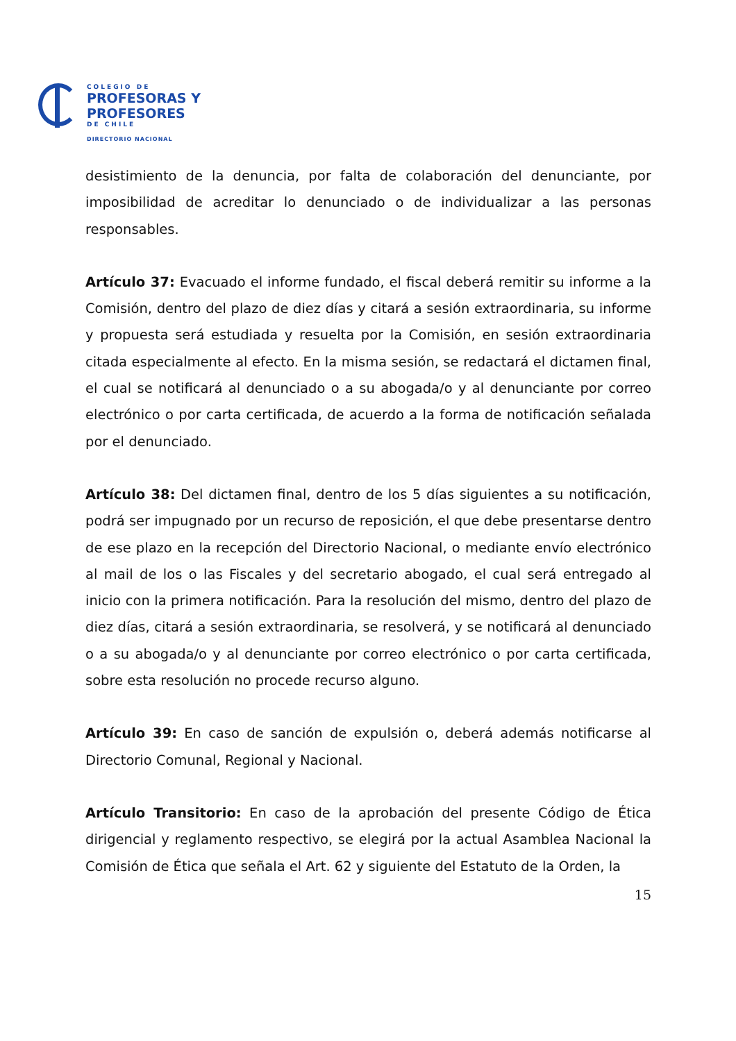COLEGIO DE
PROFESORAS Y
PROFESORES
DE CHILE
DIRECTORIO NACIONAL
desistimiento de la denuncia, por falta de colaboración del denunciante, por imposibilidad de acreditar lo denunciado o de individualizar a las personas responsables.
Artículo 37: Evacuado el informe fundado, el fiscal deberá remitir su informe a la Comisión, dentro del plazo de diez días y citará a sesión extraordinaria, su informe y propuesta será estudiada y resuelta por la Comisión, en sesión extraordinaria citada especialmente al efecto. En la misma sesión, se redactará el dictamen final, el cual se notificará al denunciado o a su abogada/o y al denunciante por correo electrónico o por carta certificada, de acuerdo a la forma de notificación señalada por el denunciado.
Artículo 38: Del dictamen final, dentro de los 5 días siguientes a su notificación, podrá ser impugnado por un recurso de reposición, el que debe presentarse dentro de ese plazo en la recepción del Directorio Nacional, o mediante envío electrónico al mail de los o las Fiscales y del secretario abogado, el cual será entregado al inicio con la primera notificación. Para la resolución del mismo, dentro del plazo de diez días, citará a sesión extraordinaria, se resolverá, y se notificará al denunciado o a su abogada/o y al denunciante por correo electrónico o por carta certificada, sobre esta resolución no procede recurso alguno.
Artículo 39: En caso de sanción de expulsión o, deberá además notificarse al Directorio Comunal, Regional y Nacional.
Artículo Transitorio: En caso de la aprobación del presente Código de Ética dirigencial y reglamento respectivo, se elegirá por la actual Asamblea Nacional la Comisión de Ética que señala el Art. 62 y siguiente del Estatuto de la Orden, la
15